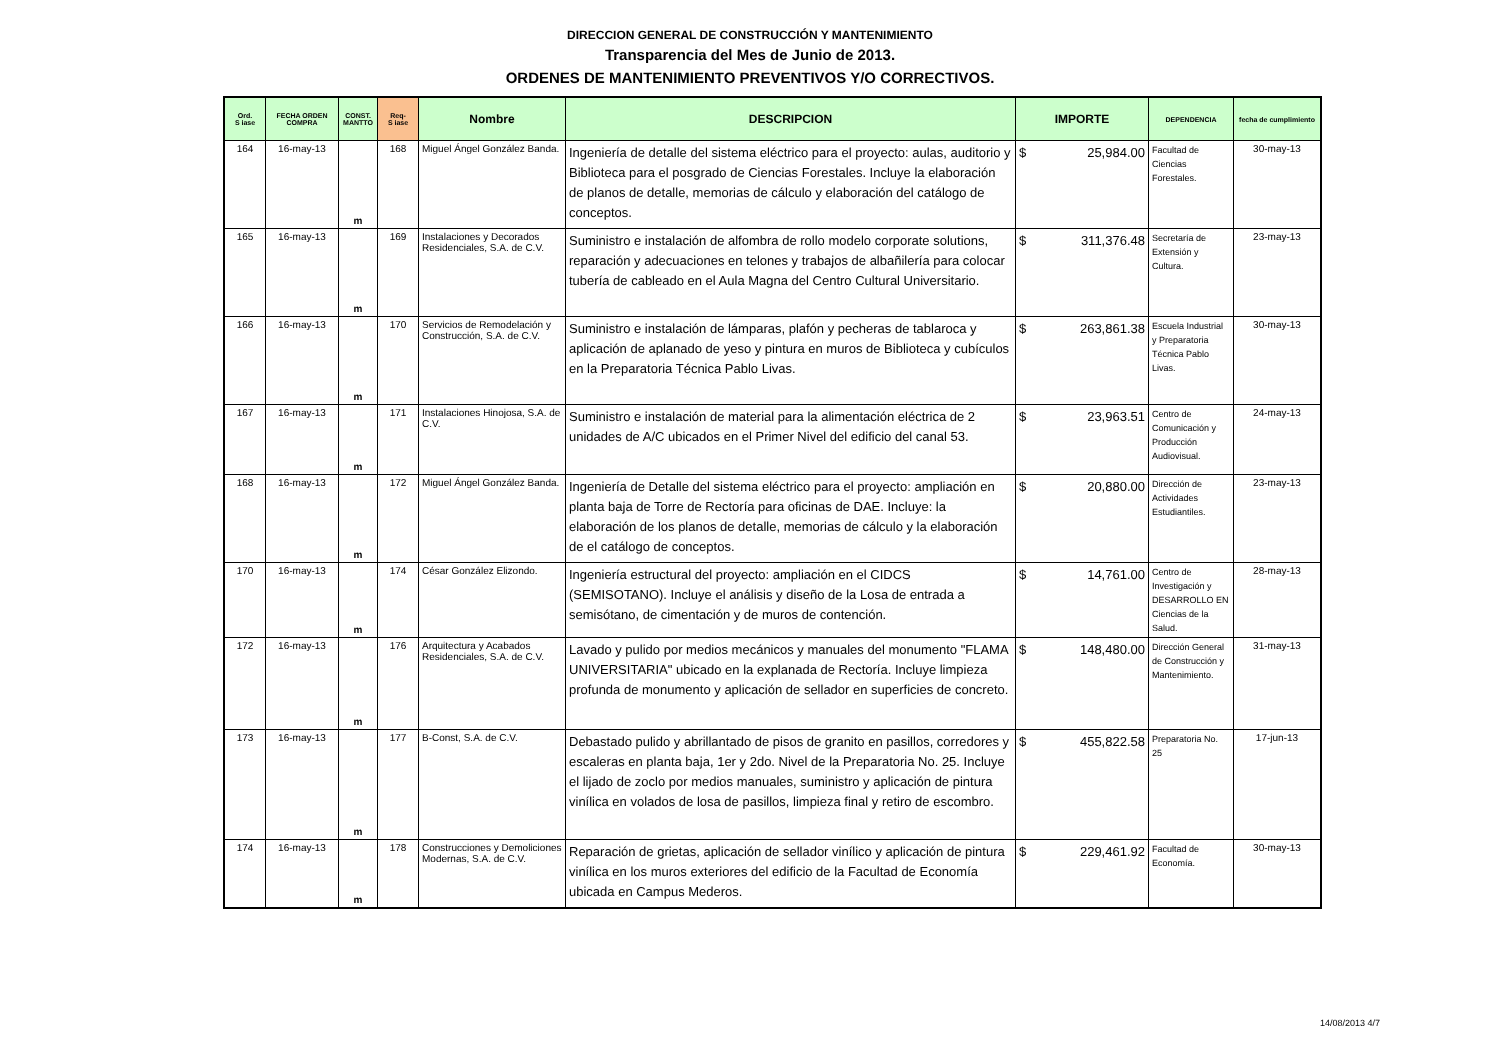DIRECCION GENERAL DE CONSTRUCCIÓN Y MANTENIMIENTO
Transparencia del Mes de Junio de 2013.
ORDENES DE MANTENIMIENTO PREVENTIVOS Y/O CORRECTIVOS.
| Ord. S iase | FECHA ORDEN COMPRA | CONST. MANTTO | Req- S iase | Nombre | DESCRIPCION | IMPORTE | DEPENDENCIA | fecha de cumplimiento |
| --- | --- | --- | --- | --- | --- | --- | --- | --- |
| 164 | 16-may-13 | m | 168 | Miguel Ángel González Banda. | Ingeniería de detalle del sistema eléctrico para el proyecto: aulas, auditorio y Biblioteca para el posgrado de Ciencias Forestales. Incluye la elaboración de planos de detalle, memorias de cálculo y elaboración del catálogo de conceptos. | $ 25,984.00 | Facultad de Ciencias Forestales. | 30-may-13 |
| 165 | 16-may-13 | m | 169 | Instalaciones y Decorados Residenciales, S.A. de C.V. | Suministro e instalación de alfombra de rollo modelo corporate solutions, reparación y adecuaciones en telones y trabajos de albañilería para colocar tubería de cableado en el Aula Magna del Centro Cultural Universitario. | $ 311,376.48 | Secretaría de Extensión y Cultura. | 23-may-13 |
| 166 | 16-may-13 | m | 170 | Servicios de Remodelación y Construcción, S.A. de C.V. | Suministro e instalación de lámparas, plafón y pecheras de tablaroca y aplicación de aplanado de yeso y pintura en muros de Biblioteca y cubículos en la Preparatoria Técnica Pablo Livas. | $ 263,861.38 | Escuela Industrial y Preparatoria Técnica Pablo Livas. | 30-may-13 |
| 167 | 16-may-13 | m | 171 | Instalaciones Hinojosa, S.A. de C.V. | Suministro e instalación de material para la alimentación eléctrica de 2 unidades de A/C ubicados en el Primer Nivel del edificio del canal 53. | $ 23,963.51 | Centro de Comunicación y Producción Audiovisual. | 24-may-13 |
| 168 | 16-may-13 | m | 172 | Miguel Ángel González Banda. | Ingeniería de Detalle del sistema eléctrico para el proyecto: ampliación en planta baja de Torre de Rectoría para oficinas de DAE. Incluye: la elaboración de los planos de detalle, memorias de cálculo y la elaboración de el catálogo de conceptos. | $ 20,880.00 | Dirección de Actividades Estudiantiles. | 23-may-13 |
| 170 | 16-may-13 | m | 174 | César González Elizondo. | Ingeniería estructural del proyecto: ampliación en el CIDCS (SEMISOTANO). Incluye el análisis y diseño de la Losa de entrada a semisótano, de cimentación y de muros de contención. | $ 14,761.00 | Centro de Investigación y DESARROLLO EN Ciencias de la Salud. | 28-may-13 |
| 172 | 16-may-13 | m | 176 | Arquitectura y Acabados Residenciales, S.A. de C.V. | Lavado y pulido por medios mecánicos y manuales del monumento "FLAMA UNIVERSITARIA" ubicado en la explanada de Rectoría. Incluye limpieza profunda de monumento y aplicación de sellador en superficies de concreto. | $ 148,480.00 | Dirección General de Construcción y Mantenimiento. | 31-may-13 |
| 173 | 16-may-13 | m | 177 | B-Const, S.A. de C.V. | Debastado pulido y abrillantado de pisos de granito en pasillos, corredores y escaleras en planta baja, 1er y 2do. Nivel de la Preparatoria No. 25. Incluye el lijado de zoclo por medios manuales, suministro y aplicación de pintura vinílica en volados de losa de pasillos, limpieza final y retiro de escombro. | $ 455,822.58 | Preparatoria No. 25 | 17-jun-13 |
| 174 | 16-may-13 | m | 178 | Construcciones y Demoliciones Modernas, S.A. de C.V. | Reparación de grietas, aplicación de sellador vinílico y aplicación de pintura vinílica en los muros exteriores del edificio de la Facultad de Economía ubicada en Campus Mederos. | $ 229,461.92 | Facultad de Economía. | 30-may-13 |
14/08/2013 4/7